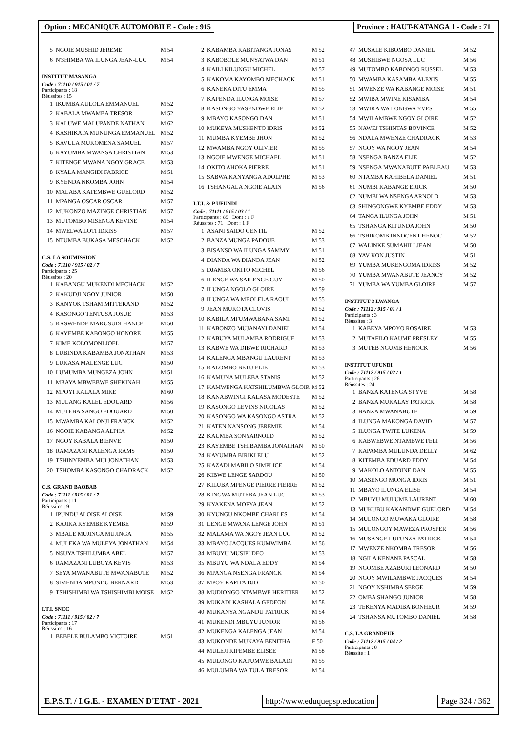Option : MECANIQUE AUTOMOBILE - Code : 915
Province : HAUT-KATANGA 1 - Code : 71
| 5 | NGOIE MUSHID JEREME | M 54 |
| 6 | N'SHIMBA WA ILUNGA JEAN-LUC | M 54 |
INSTITUT MASANGA
Code : 71110 / 915 / 01 / 7
Participants : 18
Réussites : 15
| 1 | IKUMBA AULOLA EMMANUEL | M 52 |
| 2 | KABALA MWAMBA TRESOR | M 52 |
| 3 | KALUWE MALUPANDE NATHAN | M 62 |
| 4 | KASHIKATA MUNUNGA EMMANUEL | M 52 |
| 5 | KAVULA MUKOMENA SAMUEL | M 57 |
| 6 | KAYUMBA MWANSA CHRISTIAN | M 53 |
| 7 | KITENGE MWANA NGOY GRACE | M 53 |
| 8 | KYALA MANGIDI FABRICE | M 51 |
| 9 | KYENDA NKOMBA JOHN | M 54 |
| 10 | MALABA KATEMBWE GUELORD | M 52 |
| 11 | MPANGA OSCAR OSCAR | M 57 |
| 12 | MUKONZO MAZINGE CHRISTIAN | M 57 |
| 13 | MUTOMBO MISENGA KEVINE | M 54 |
| 14 | MWELWA LOTI IDRISS | M 57 |
| 15 | NTUMBA BUKASA MESCHACK | M 52 |
C.S. LA SOUMISSION
Code : 71110 / 915 / 02 / 7
Participants : 25
Réussites : 20
| 1 | KABANGU MUKENDI MECHACK | M 52 |
| 2 | KAKUDJI NGOY JUNIOR | M 50 |
| 3 | KANYOK TSHAM MITTERAND | M 52 |
| 4 | KASONGO TENTUSA JOSUE | M 53 |
| 5 | KASWENDE MAKUSUDI HANCE | M 50 |
| 6 | KAYEMBE KABONGO HONORE | M 55 |
| 7 | KIME KOLOMONI JOEL | M 57 |
| 8 | LUBINDA KABAMBA JONATHAN | M 53 |
| 9 | LUKASA MALENGE LUC | M 50 |
| 10 | LUMUMBA MUNGEZA JOHN | M 51 |
| 11 | MBAYA MBWEBWE SHEKINAH | M 55 |
| 12 | MPOYI KALALA MIKE | M 60 |
| 13 | MULANG KALEL EDOUARD | M 56 |
| 14 | MUTEBA SANGO EDOUARD | M 50 |
| 15 | MWAMBA KALONJI FRANCK | M 52 |
| 16 | NGOIE KABANGA ALPHA | M 52 |
| 17 | NGOY KABALA BIENVE | M 50 |
| 18 | RAMAZANI KALENGA RAMS | M 50 |
| 19 | TSHINYEMBA MIJI JONATHAN | M 53 |
| 20 | TSHOMBA KASONGO CHADRACK | M 52 |
C.S. GRAND BAOBAB
Code : 71111 / 915 / 01 / 7
Participants : 11
Réussites : 9
| 1 | IPUNDU ALOISE ALOISE | M 59 |
| 2 | KAJIKA KYEMBE KYEMBE | M 59 |
| 3 | MBALE MUJINGA MUJINGA | M 55 |
| 4 | MULEKA WA MULEYA JONATHAN | M 54 |
| 5 | NSUYA TSHILUMBA ABEL | M 57 |
| 6 | RAMAZANI LUBOYA KEVIS | M 53 |
| 7 | SEYA MWANABUTE MWANABUTE | M 52 |
| 8 | SIMENDA MPUNDU BERNARD | M 53 |
| 9 | TSHISHIMBI WA TSHISHIMBI MOISE | M 52 |
I.T.I. SNCC
Code : 71111 / 915 / 02 / 7
Participants : 17
Réussites : 16
| 1 | BEBELE BULAMBO VICTOIRE | M 51 |
| 2 | KABAMBA KABITANGA JONAS | M 52 |
| 3 | KABOBOLE MUNYATWA DAN | M 51 |
| 4 | KAILI KILUNGU MICHEL | M 57 |
| 5 | KAKOMA KAYOMBO MECHACK | M 51 |
| 6 | KANEKA DITU EMMA | M 55 |
| 7 | KAPENDA ILUNGA MOISE | M 57 |
| 8 | KASONGO YASENDWE ELIE | M 52 |
| 9 | MBAYO KASONGO DAN | M 51 |
| 10 | MUKEYA MUSHENTO IDRIS | M 52 |
| 11 | MUMBA KYEMBE JHON | M 52 |
| 12 | MWAMBA NGOY OLIVIER | M 55 |
| 13 | NGOIE MWENGE MICHAEL | M 51 |
| 14 | OKITO AHOKA PIERRE | M 51 |
| 15 | SABWA KANYANGA ADOLPHE | M 53 |
| 16 | TSHANGALA NGOIE ALAIN | M 56 |
I.T.I. & P UFUNDI
Code : 71111 / 915 / 03 / 1
Participants : 85 Dont : 1 F
Réussites : 71 Dont : 1 F
| 1 | ASANI SAIDO GENTIL | M 52 |
| 2 | BANZA MUNGA PADOUE | M 53 |
| 3 | BISANSO WA ILUNGA SAMMY | M 51 |
| 4 | DIANDA WA DIANDA JEAN | M 52 |
| 5 | DJAMBA OKITO MICHEL | M 56 |
| 6 | ILENGE WA SAILENGE GUY | M 50 |
| 7 | ILUNGA NGOLO GLOIRE | M 59 |
| 8 | ILUNGA WA MBOLELA RAOUL | M 55 |
| 9 | JEAN MUKOTA CLOVIS | M 52 |
| 10 | KABILA MFUMWABANA SAMI | M 52 |
| 11 | KABONZO MUJANAYI DANIEL | M 54 |
| 12 | KABUYA MULAMBA RODRIGUE | M 53 |
| 13 | KABWE WA DIBWE RICHARD | M 53 |
| 14 | KALENGA MBANGU LAURENT | M 53 |
| 15 | KALOMBO BETU ELIE | M 53 |
| 16 | KAMUNA MULEBA STANIS | M 52 |
| 17 | KAMWENGA KATSHILUMBWA GLOIR | M 52 |
| 18 | KANABWINGI KALASA MODESTE | M 52 |
| 19 | KASONGO LEVINS NICOLAS | M 52 |
| 20 | KASONGO WA KASONGO ASTRA | M 52 |
| 21 | KATEN NANSONG JEREMIE | M 54 |
| 22 | KAUMBA SONYARNOLD | M 52 |
| 23 | KAYEMBE TSHIBAMBA JONATHAN | M 50 |
| 24 | KAYUMBA BIRIKI ELU | M 52 |
| 25 | KAZADI MABILO SIMPLICE | M 54 |
| 26 | KIBWE LENGE SARDOU | M 50 |
| 27 | KILUBA MPENGE PIERRE PIERRE | M 52 |
| 28 | KINGWA MUTEBA JEAN LUC | M 53 |
| 29 | KYAKENA MOFYA JEAN | M 52 |
| 30 | KYUNGU NKOMBE CHARLES | M 54 |
| 31 | LENGE MWANA LENGE JOHN | M 51 |
| 32 | MALAMA WA NGOY JEAN LUC | M 52 |
| 33 | MBAYO JACQUES KUMWIMBA | M 56 |
| 34 | MBUYU MUSIPI DEO | M 53 |
| 35 | MBUYU WA NDALA EDDY | M 54 |
| 36 | MPANGA NSENGA FRANCK | M 54 |
| 37 | MPOY KAPITA DJO | M 50 |
| 38 | MUDIONGO NTAMBWE HERITIER | M 52 |
| 39 | MUKADI KASHALA GEDEON | M 58 |
| 40 | MUKANYA NGANDU PATRICK | M 54 |
| 41 | MUKENDI MBUYU JUNIOR | M 56 |
| 42 | MUKENGA KALENGA JEAN | M 54 |
| 43 | MUKONDE MUKAYA BENITHA | F 50 |
| 44 | MULEJI KIPEMBE ELISEE | M 58 |
| 45 | MULONGO KAFUMWE BALADI | M 55 |
| 46 | MULUMBA WA TULA TRESOR | M 54 |
| 47 | MUSALE KIBOMBO DANIEL | M 52 |
| 48 | MUSHIBWE NGOSA LUC | M 56 |
| 49 | MUTOMBO KABONGO RUSSEL | M 53 |
| 50 | MWAMBA KASAMBA ALEXIS | M 55 |
| 51 | MWENZE WA KABANGE MOISE | M 51 |
| 52 | MWIBA MWINE KISAMBA | M 54 |
| 53 | MWIKA WA LONGWA YVES | M 55 |
| 54 | MWILAMBWE NGOY GLOIRE | M 52 |
| 55 | NAWEJ TSHINTAS BOVINCE | M 52 |
| 56 | NDALA MWENZE CHADRACK | M 53 |
| 57 | NGOY WA NGOY JEAN | M 54 |
| 58 | NSENGA BANZA ELIE | M 52 |
| 59 | NSENGA MWANABUTE PABLEAU | M 53 |
| 60 | NTAMBA KAHIBELA DANIEL | M 51 |
| 61 | NUMBI KABANGE ERICK | M 50 |
| 62 | NUMBI WA NSENGA ARNOLD | M 53 |
| 63 | SHINGONGWE KYEMBE EDDY | M 53 |
| 64 | TANGA ILUNGA JOHN | M 51 |
| 65 | TSHANGA KITUNDA JOHN | M 50 |
| 66 | TSHIKOMB INNOCENT HENOC | M 52 |
| 67 | WALINKE SUMAHILI JEAN | M 50 |
| 68 | YAV KON JUSTIN | M 51 |
| 69 | YUMBA MUKENGOMA IDRISS | M 52 |
| 70 | YUMBA MWANABUTE JEANCY | M 52 |
| 71 | YUMBA WA YUMBA GLOIRE | M 57 |
INSTITUT 3 LWANGA
Code : 71112 / 915 / 01 / 1
Participants : 3
Réussites : 3
| 1 | KABEYA MPOYO ROSAIRE | M 53 |
| 2 | MUTAFILO KAUME PRESLEY | M 55 |
| 3 | MUTEB NGUMB HENOCK | M 56 |
INSTITUT UFUNDI
Code : 71112 / 915 / 02 / 1
Participants : 26
Réussites : 24
| 1 | BANZA KATENGA STYVE | M 58 |
| 2 | BANZA MUKALAY PATRICK | M 58 |
| 3 | BANZA MWANABUTE | M 59 |
| 4 | ILUNGA MAKONGA DAVID | M 57 |
| 5 | ILUNGA TWITE LUKENA | M 59 |
| 6 | KABWEBWE NTAMBWE FELI | M 56 |
| 7 | KAPAMBA MULUNDA DELLY | M 62 |
| 8 | KITEMBA EDUARD EDDY | M 54 |
| 9 | MAKOLO ANTOINE DAN | M 55 |
| 10 | MASENGO MONGA IDRIS | M 51 |
| 11 | MBAYO ILUNGA ELISE | M 54 |
| 12 | MBUYU MULUME LAURENT | M 60 |
| 13 | MUKUBU KAKANDWE GUELORD | M 54 |
| 14 | MULONGO MUWAKA GLOIRE | M 58 |
| 15 | MULONGOY MAWEZA PROSPER | M 56 |
| 16 | MUSANGE LUFUNZA PATRICK | M 54 |
| 17 | MWENZE NKOMBA TRESOR | M 56 |
| 18 | NGILA KENANE PASCAL | M 58 |
| 19 | NGOMBE AZABURI LEONARD | M 50 |
| 20 | NGOY MWILAMBWE JACQUES | M 54 |
| 21 | NGOY NSHIMBA SERGE | M 59 |
| 22 | OMBA SHANGO JUNIOR | M 58 |
| 23 | TEKENYA MADIBA BONHEUR | M 59 |
| 24 | TSHANSA MUTOMBO DANIEL | M 58 |
C.S. LA GRANDEUR
Code : 71112 / 915 / 04 / 2
Participants : 8
Réussite : 1
E.P.S.T. / I.G.E. - EXAMEN D'ETAT - 2021
http://www.eduquepsp.education Page 324 / 362